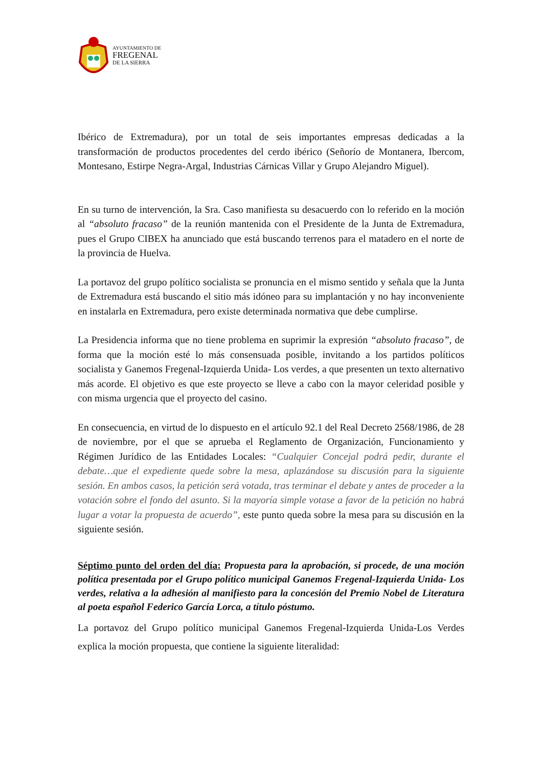AYUNTAMIENTO DE
FREGENAL
DE LA SIERRA
Ibérico de Extremadura), por un total de seis importantes empresas dedicadas a la transformación de productos procedentes del cerdo ibérico (Señorío de Montanera, Ibercom, Montesano, Estirpe Negra-Argal, Industrias Cárnicas Villar y Grupo Alejandro Miguel).
En su turno de intervención, la Sra. Caso manifiesta su desacuerdo con lo referido en la moción al “absoluto fracaso” de la reunión mantenida con el Presidente de la Junta de Extremadura, pues el Grupo CIBEX ha anunciado que está buscando terrenos para el matadero en el norte de la provincia de Huelva.
La portavoz del grupo político socialista se pronuncia en el mismo sentido y señala que la Junta de Extremadura está buscando el sitio más idóneo para su implantación y no hay inconveniente en instalarla en Extremadura, pero existe determinada normativa que debe cumplirse.
La Presidencia informa que no tiene problema en suprimir la expresión “absoluto fracaso”, de forma que la moción esté lo más consensuada posible, invitando a los partidos políticos socialista y Ganemos Fregenal-Izquierda Unida- Los verdes, a que presenten un texto alternativo más acorde. El objetivo es que este proyecto se lleve a cabo con la mayor celeridad posible y con misma urgencia que el proyecto del casino.
En consecuencia, en virtud de lo dispuesto en el artículo 92.1 del Real Decreto 2568/1986, de 28 de noviembre, por el que se aprueba el Reglamento de Organización, Funcionamiento y Régimen Jurídico de las Entidades Locales: “Cualquier Concejal podrá pedir, durante el debate…que el expediente quede sobre la mesa, aplazándose su discusión para la siguiente sesión. En ambos casos, la petición será votada, tras terminar el debate y antes de proceder a la votación sobre el fondo del asunto. Si la mayoría simple votase a favor de la petición no habrá lugar a votar la propuesta de acuerdo”, este punto queda sobre la mesa para su discusión en la siguiente sesión.
Séptimo punto del orden del día: Propuesta para la aprobación, si procede, de una moción política presentada por el Grupo político municipal Ganemos Fregenal-Izquierda Unida- Los verdes, relativa a la adhesión al manifiesto para la concesión del Premio Nobel de Literatura al poeta español Federico García Lorca, a título póstumo.
La portavoz del Grupo político municipal Ganemos Fregenal-Izquierda Unida-Los Verdes explica la moción propuesta, que contiene la siguiente literalidad: